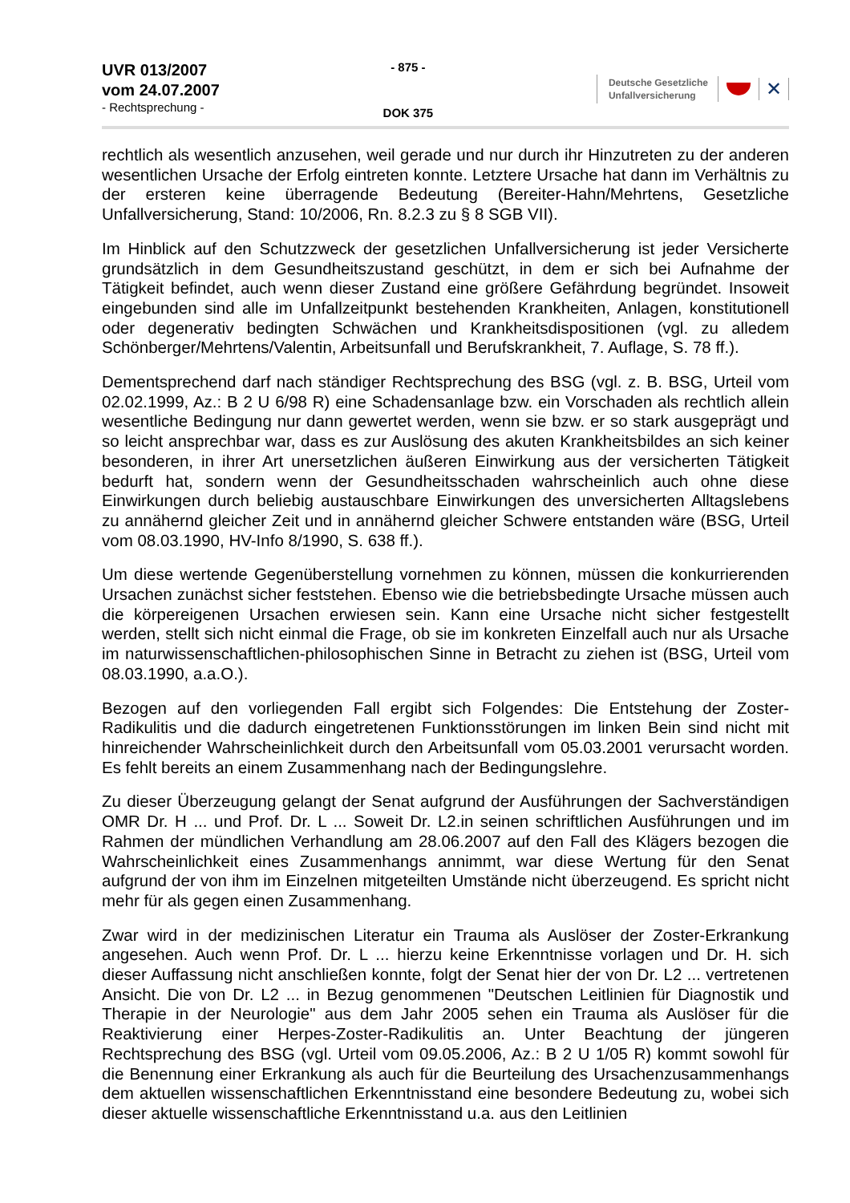UVR 013/2007
vom 24.07.2007
- Rechtsprechung -
- 875 -
DOK 375
Deutsche Gesetzliche
Unfallversicherung
✕
rechtlich als wesentlich anzusehen, weil gerade und nur durch ihr Hinzutreten zu der anderen wesentlichen Ursache der Erfolg eintreten konnte. Letztere Ursache hat dann im Verhältnis zu der ersteren keine überragende Bedeutung (Bereiter-Hahn/Mehrtens, Gesetzliche Unfallversicherung, Stand: 10/2006, Rn. 8.2.3 zu § 8 SGB VII).
Im Hinblick auf den Schutzzweck der gesetzlichen Unfallversicherung ist jeder Versicherte grundsätzlich in dem Gesundheitszustand geschützt, in dem er sich bei Aufnahme der Tätigkeit befindet, auch wenn dieser Zustand eine größere Gefährdung begründet. Insoweit eingebunden sind alle im Unfallzeitpunkt bestehenden Krankheiten, Anlagen, konstitutionell oder degenerativ bedingten Schwächen und Krankheitsdispositionen (vgl. zu alledem Schönberger/Mehrtens/Valentin, Arbeitsunfall und Berufskrankheit, 7. Auflage, S. 78 ff.).
Dementsprechend darf nach ständiger Rechtsprechung des BSG (vgl. z. B. BSG, Urteil vom 02.02.1999, Az.: B 2 U 6/98 R) eine Schadensanlage bzw. ein Vorschaden als rechtlich allein wesentliche Bedingung nur dann gewertet werden, wenn sie bzw. er so stark ausgeprägt und so leicht ansprechbar war, dass es zur Auslösung des akuten Krankheitsbildes an sich keiner besonderen, in ihrer Art unersetzlichen äußeren Einwirkung aus der versicherten Tätigkeit bedurft hat, sondern wenn der Gesundheitsschaden wahrscheinlich auch ohne diese Einwirkungen durch beliebig austauschbare Einwirkungen des unversicherten Alltagslebens zu annähernd gleicher Zeit und in annähernd gleicher Schwere entstanden wäre (BSG, Urteil vom 08.03.1990, HV-Info 8/1990, S. 638 ff.).
Um diese wertende Gegenüberstellung vornehmen zu können, müssen die konkurrierenden Ursachen zunächst sicher feststehen. Ebenso wie die betriebsbedingte Ursache müssen auch die körpereigenen Ursachen erwiesen sein. Kann eine Ursache nicht sicher festgestellt werden, stellt sich nicht einmal die Frage, ob sie im konkreten Einzelfall auch nur als Ursache im naturwissenschaftlichen-philosophischen Sinne in Betracht zu ziehen ist (BSG, Urteil vom 08.03.1990, a.a.O.).
Bezogen auf den vorliegenden Fall ergibt sich Folgendes: Die Entstehung der Zoster-Radikulitis und die dadurch eingetretenen Funktionsstörungen im linken Bein sind nicht mit hinreichender Wahrscheinlichkeit durch den Arbeitsunfall vom 05.03.2001 verursacht worden. Es fehlt bereits an einem Zusammenhang nach der Bedingungslehre.
Zu dieser Überzeugung gelangt der Senat aufgrund der Ausführungen der Sachverständigen OMR Dr. H ... und Prof. Dr. L ... Soweit Dr. L2.in seinen schriftlichen Ausführungen und im Rahmen der mündlichen Verhandlung am 28.06.2007 auf den Fall des Klägers bezogen die Wahrscheinlichkeit eines Zusammenhangs annimmt, war diese Wertung für den Senat aufgrund der von ihm im Einzelnen mitgeteilten Umstände nicht überzeugend. Es spricht nicht mehr für als gegen einen Zusammenhang.
Zwar wird in der medizinischen Literatur ein Trauma als Auslöser der Zoster-Erkrankung angesehen. Auch wenn Prof. Dr. L ... hierzu keine Erkenntnisse vorlagen und Dr. H. sich dieser Auffassung nicht anschließen konnte, folgt der Senat hier der von Dr. L2 ... vertretenen Ansicht. Die von Dr. L2 ... in Bezug genommenen "Deutschen Leitlinien für Diagnostik und Therapie in der Neurologie" aus dem Jahr 2005 sehen ein Trauma als Auslöser für die Reaktivierung einer Herpes-Zoster-Radikulitis an. Unter Beachtung der jüngeren Rechtsprechung des BSG (vgl. Urteil vom 09.05.2006, Az.: B 2 U 1/05 R) kommt sowohl für die Benennung einer Erkrankung als auch für die Beurteilung des Ursachenzusammenhangs dem aktuellen wissenschaftlichen Erkenntnisstand eine besondere Bedeutung zu, wobei sich dieser aktuelle wissenschaftliche Erkenntnisstand u.a. aus den Leitlinien